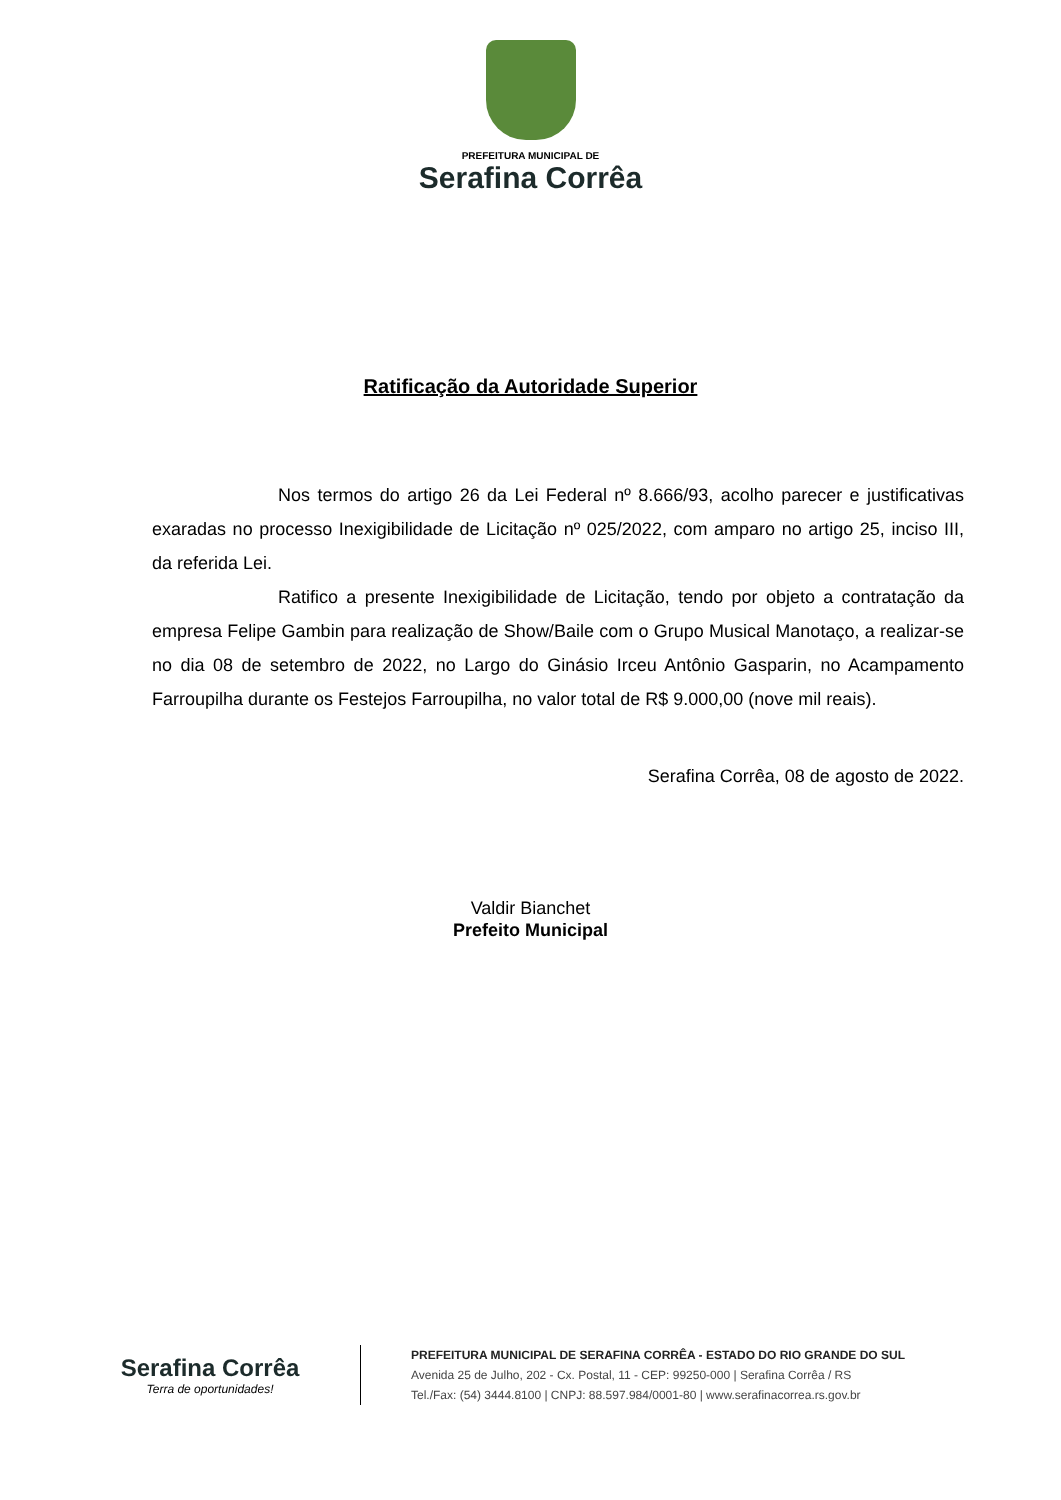PREFEITURA MUNICIPAL DE
Serafina Corrêa
Ratificação da Autoridade Superior
Nos termos do artigo 26 da Lei Federal nº 8.666/93, acolho parecer e justificativas exaradas no processo Inexigibilidade de Licitação nº 025/2022, com amparo no artigo 25, inciso III, da referida Lei.
Ratifico a presente Inexigibilidade de Licitação, tendo por objeto a contratação da empresa Felipe Gambin para realização de Show/Baile com o Grupo Musical Manotaço, a realizar-se no dia 08 de setembro de 2022, no Largo do Ginásio Irceu Antônio Gasparin, no Acampamento Farroupilha durante os Festejos Farroupilha, no valor total de R$ 9.000,00 (nove mil reais).
Serafina Corrêa, 08 de agosto de 2022.
Valdir Bianchet
Prefeito Municipal
Serafina Corrêa
Terra de oportunidades!
PREFEITURA MUNICIPAL DE SERAFINA CORRÊA - ESTADO DO RIO GRANDE DO SUL
Avenida 25 de Julho, 202 - Cx. Postal, 11 - CEP: 99250-000 | Serafina Corrêa / RS
Tel./Fax: (54) 3444.8100 | CNPJ: 88.597.984/0001-80 | www.serafinacorrea.rs.gov.br